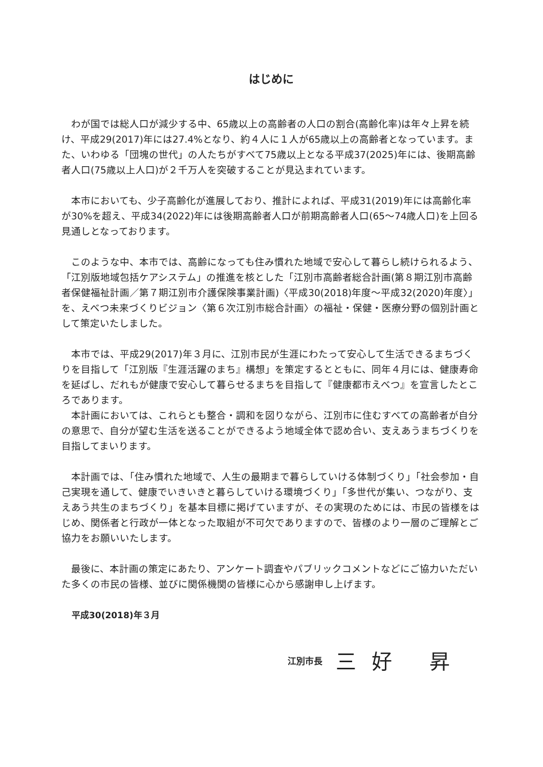はじめに
わが国では総人口が減少する中、65歳以上の高齢者の人口の割合(高齢化率)は年々上昇を続け、平成29(2017)年には27.4%となり、約４人に１人が65歳以上の高齢者となっています。また、いわゆる「団塊の世代」の人たちがすべて75歳以上となる平成37(2025)年には、後期高齢者人口(75歳以上人口)が２千万人を突破することが見込まれています。
本市においても、少子高齢化が進展しており、推計によれば、平成31(2019)年には高齢化率が30%を超え、平成34(2022)年には後期高齢者人口が前期高齢者人口(65～74歳人口)を上回る見通しとなっております。
このような中、本市では、高齢になっても住み慣れた地域で安心して暮らし続けられるよう、「江別版地域包括ケアシステム」の推進を核とした「江別市高齢者総合計画(第８期江別市高齢者保健福祉計画／第７期江別市介護保険事業計画)〈平成30(2018)年度～平成32(2020)年度〉」を、えべつ未来づくりビジョン〈第６次江別市総合計画〉の福祉・保健・医療分野の個別計画として策定いたしました。
本市では、平成29(2017)年３月に、江別市民が生涯にわたって安心して生活できるまちづくりを目指して「江別版『生涯活躍のまち』構想」を策定するとともに、同年４月には、健康寿命を延ばし、だれもが健康で安心して暮らせるまちを目指して『健康都市えべつ』を宣言したところであります。
本計画においては、これらとも整合・調和を図りながら、江別市に住むすべての高齢者が自分の意思で、自分が望む生活を送ることができるよう地域全体で認め合い、支えあうまちづくりを目指してまいります。
本計画では、「住み慣れた地域で、人生の最期まで暮らしていける体制づくり」「社会参加・自己実現を通して、健康でいきいきと暮らしていける環境づくり」「多世代が集い、つながり、支えあう共生のまちづくり」を基本目標に掲げていますが、その実現のためには、市民の皆様をはじめ、関係者と行政が一体となった取組が不可欠でありますので、皆様のより一層のご理解とご協力をお願いいたします。
最後に、本計画の策定にあたり、アンケート調査やパブリックコメントなどにご協力いただいた多くの市民の皆様、並びに関係機関の皆様に心から感謝申し上げます。
平成30(2018)年３月
江別市長 三好 昇